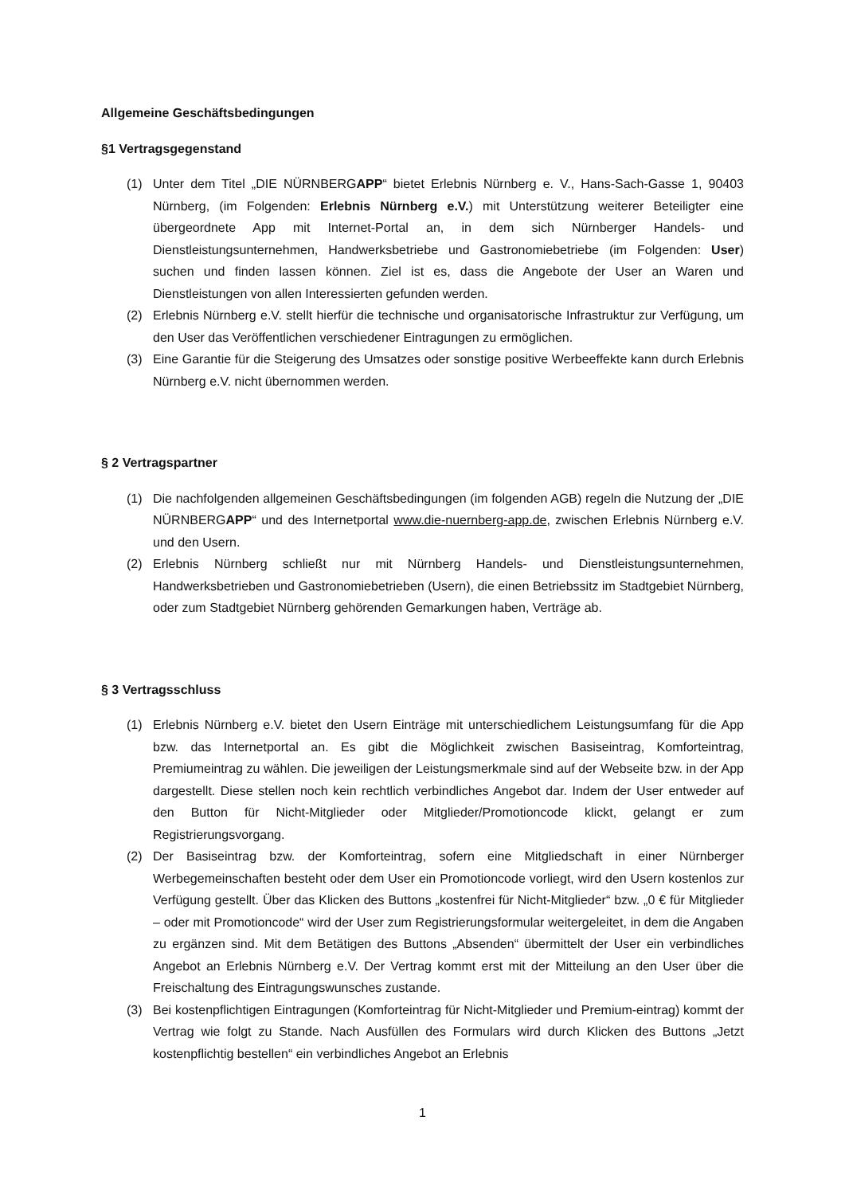Allgemeine Geschäftsbedingungen
§1 Vertragsgegenstand
(1) Unter dem Titel „DIE NÜRNBERGAPP“ bietet Erlebnis Nürnberg e. V., Hans-Sach-Gasse 1, 90403 Nürnberg, (im Folgenden: Erlebnis Nürnberg e.V.) mit Unterstützung weiterer Beteiligter eine übergeordnete App mit Internet-Portal an, in dem sich Nürnberger Handels- und Dienstleistungsunternehmen, Handwerksbetriebe und Gastronomiebetriebe (im Folgenden: User) suchen und finden lassen können. Ziel ist es, dass die Angebote der User an Waren und Dienstleistungen von allen Interessierten gefunden werden.
(2) Erlebnis Nürnberg e.V. stellt hierfür die technische und organisatorische Infrastruktur zur Verfügung, um den User das Veröffentlichen verschiedener Eintragungen zu ermöglichen.
(3) Eine Garantie für die Steigerung des Umsatzes oder sonstige positive Werbeeffekte kann durch Erlebnis Nürnberg e.V. nicht übernommen werden.
§ 2 Vertragspartner
(1) Die nachfolgenden allgemeinen Geschäftsbedingungen (im folgenden AGB) regeln die Nutzung der „DIE NÜRNBERGAPP“ und des Internetportal www.die-nuernberg-app.de, zwischen Erlebnis Nürnberg e.V. und den Usern.
(2) Erlebnis Nürnberg schließt nur mit Nürnberg Handels- und Dienstleistungsunternehmen, Handwerksbetrieben und Gastronomiebetrieben (Usern), die einen Betriebssitz im Stadtgebiet Nürnberg, oder zum Stadtgebiet Nürnberg gehörenden Gemarkungen haben, Verträge ab.
§ 3 Vertragsschluss
(1) Erlebnis Nürnberg e.V. bietet den Usern Einträge mit unterschiedlichem Leistungsumfang für die App bzw. das Internetportal an. Es gibt die Möglichkeit zwischen Basiseintrag, Komforteintrag, Premiumeintrag zu wählen. Die jeweiligen der Leistungsmerkmale sind auf der Webseite bzw. in der App dargestellt. Diese stellen noch kein rechtlich verbindliches Angebot dar. Indem der User entweder auf den Button für Nicht-Mitglieder oder Mitglieder/Promotioncode klickt, gelangt er zum Registrierungsvorgang.
(2) Der Basiseintrag bzw. der Komforteintrag, sofern eine Mitgliedschaft in einer Nürnberger Werbegemeinschaften besteht oder dem User ein Promotioncode vorliegt, wird den Usern kostenlos zur Verfügung gestellt. Über das Klicken des Buttons „kostenfrei für Nicht-Mitglieder“ bzw. „0 € für Mitglieder – oder mit Promotioncode“ wird der User zum Registrierungsformular weitergeleitet, in dem die Angaben zu ergänzen sind. Mit dem Betätigen des Buttons „Absenden“ übermittelt der User ein verbindliches Angebot an Erlebnis Nürnberg e.V. Der Vertrag kommt erst mit der Mitteilung an den User über die Freischaltung des Eintragungswunsches zustande.
(3) Bei kostenpflichtigen Eintragungen (Komforteintrag für Nicht-Mitglieder und Premium-eintrag) kommt der Vertrag wie folgt zu Stande. Nach Ausfüllen des Formulars wird durch Klicken des Buttons „Jetzt kostenpflichtig bestellen“ ein verbindliches Angebot an Erlebnis
1